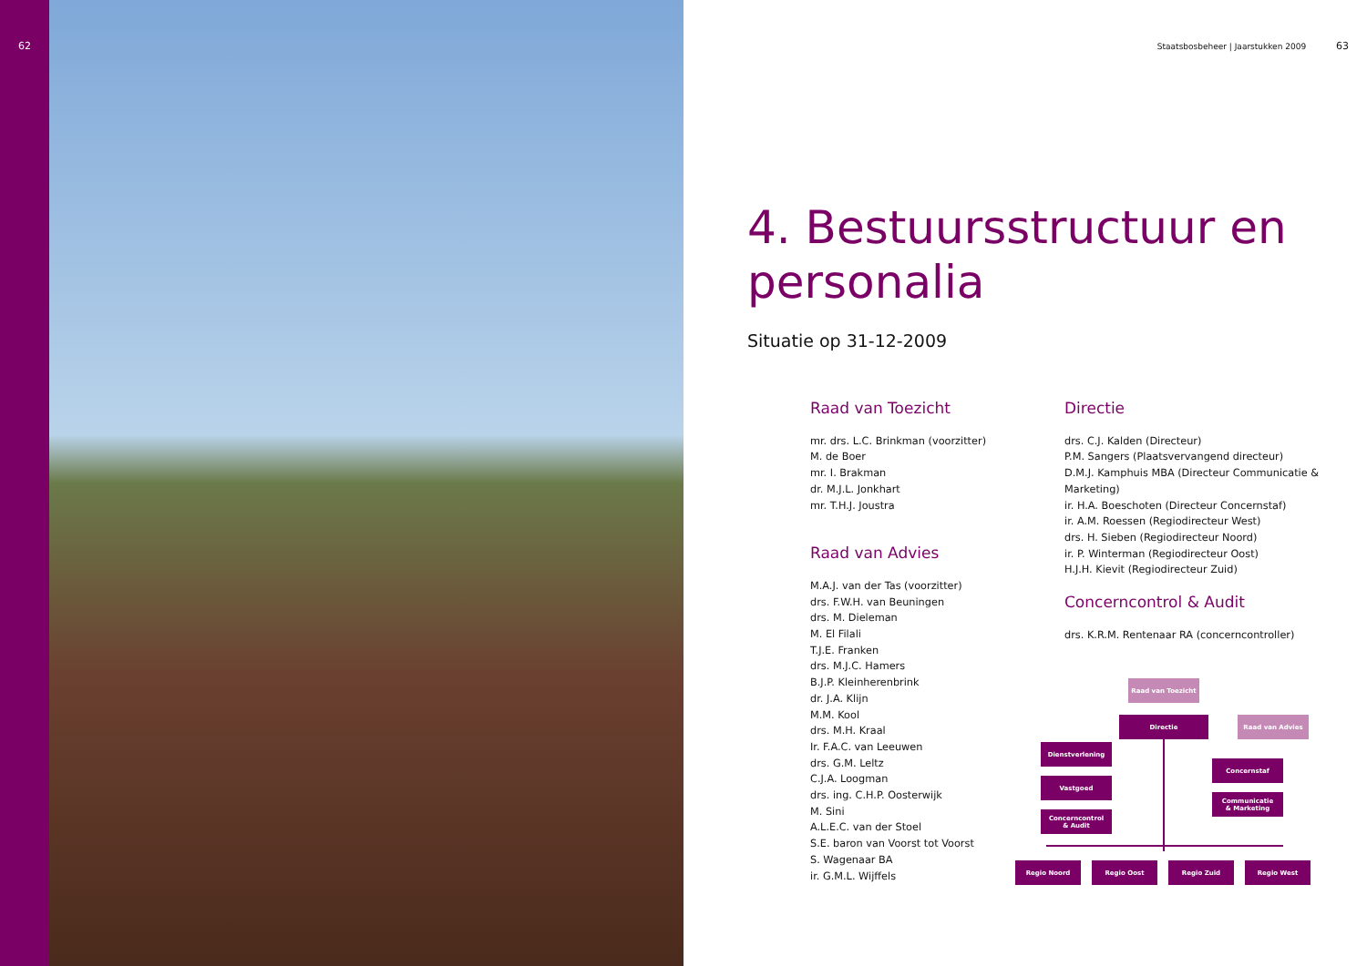62
Staatsbosbeheer | Jaarstukken 2009 63
4. Bestuursstructuur en
personalia
Situatie op 31-12-2009
Raad van Toezicht
mr. drs. L.C. Brinkman (voorzitter)
M. de Boer
mr. I. Brakman
dr. M.J.L. Jonkhart
mr. T.H.J. Joustra
Raad van Advies
M.A.J. van der Tas (voorzitter)
drs. F.W.H. van Beuningen
drs. M. Dieleman
M. El Filali
T.J.E. Franken
drs. M.J.C. Hamers
B.J.P. Kleinherenbrink
dr. J.A. Klijn
M.M. Kool
drs. M.H. Kraal
Ir. F.A.C. van Leeuwen
drs. G.M. Leltz
C.J.A. Loogman
drs. ing. C.H.P. Oosterwijk
M. Sini
A.L.E.C. van der Stoel
S.E. baron van Voorst tot Voorst
S. Wagenaar BA
ir. G.M.L. Wijffels
Directie
drs. C.J. Kalden (Directeur)
P.M. Sangers (Plaatsvervangend directeur)
D.M.J. Kamphuis MBA (Directeur Communicatie & Marketing)
ir. H.A. Boeschoten (Directeur Concernstaf)
ir. A.M. Roessen (Regiodirecteur West)
drs. H. Sieben (Regiodirecteur Noord)
ir. P. Winterman (Regiodirecteur Oost)
H.J.H. Kievit (Regiodirecteur Zuid)
Concerncontrol & Audit
drs. K.R.M. Rentenaar RA (concerncontroller)
Raad van Toezicht
Directie Raad van Advies
Dienstverlening
Concernstaf
Vastgoed
Communicatie
& Marketing
Concerncontrol
& Audit
Regio Noord Regio Oost Regio Zuid Regio West